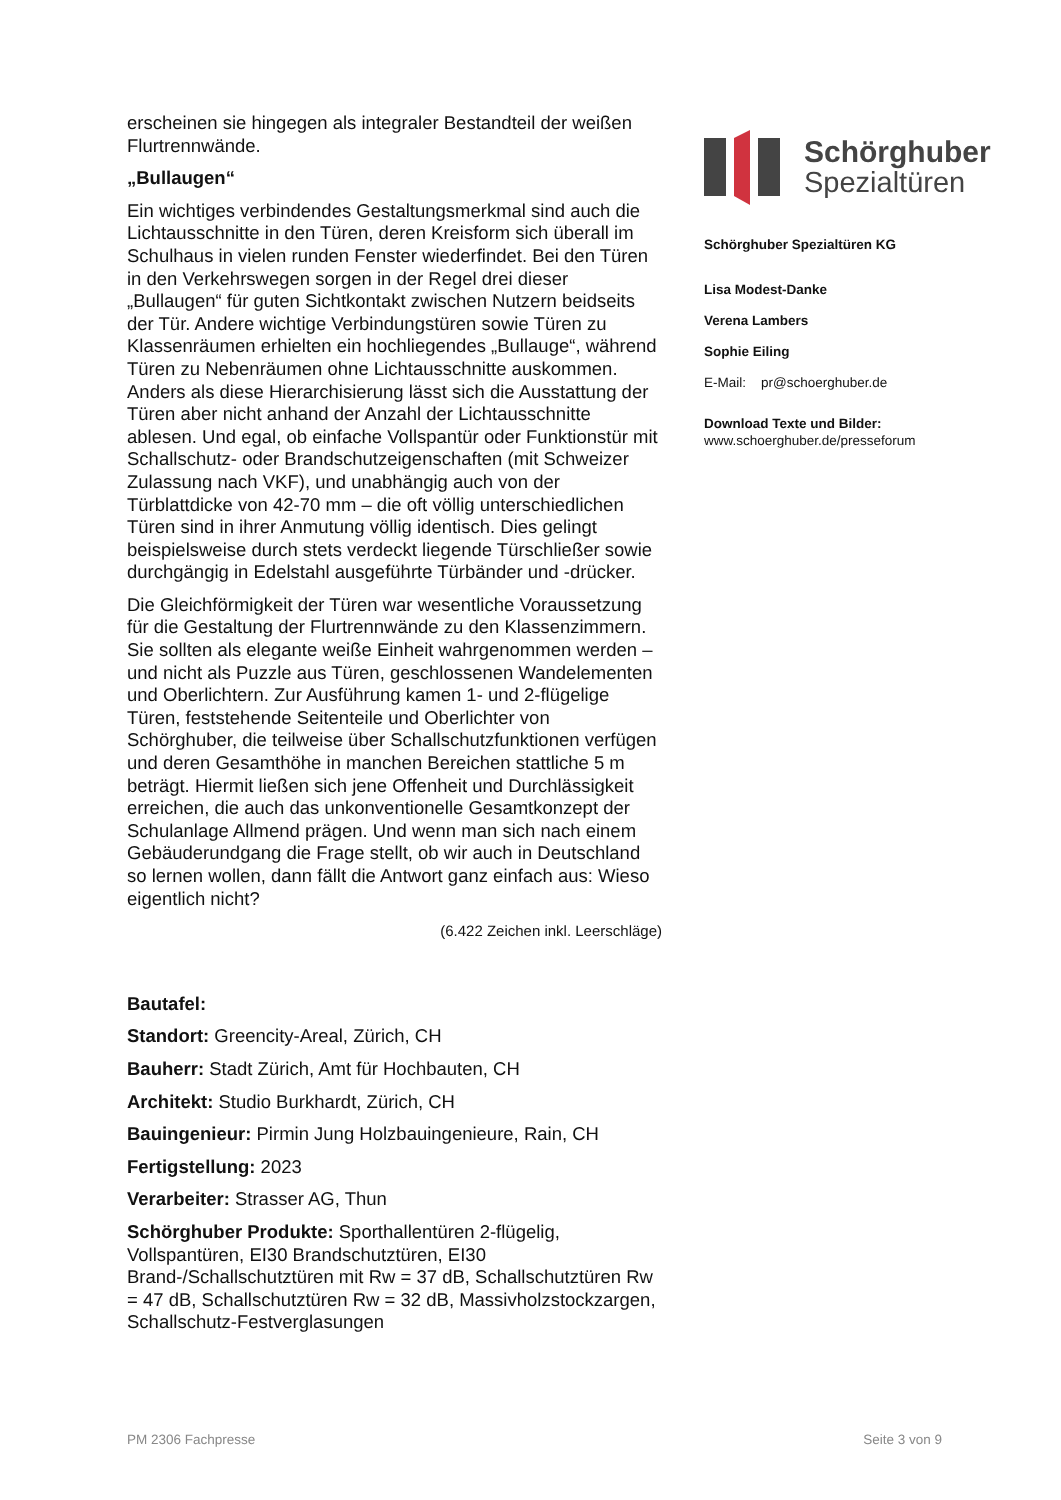erscheinen sie hingegen als integraler Bestandteil der weißen Flurtrennwände.
„Bullaugen“
Ein wichtiges verbindendes Gestaltungsmerkmal sind auch die Lichtausschnitte in den Türen, deren Kreisform sich überall im Schulhaus in vielen runden Fenster wiederfindet. Bei den Türen in den Verkehrswegen sorgen in der Regel drei dieser „Bullaugen“ für guten Sichtkontakt zwischen Nutzern beidseits der Tür. Andere wichtige Verbindungstüren sowie Türen zu Klassenräumen erhielten ein hochliegendes „Bullauge“, während Türen zu Nebenräumen ohne Lichtausschnitte auskommen. Anders als diese Hierarchisierung lässt sich die Ausstattung der Türen aber nicht anhand der Anzahl der Lichtausschnitte ablesen. Und egal, ob einfache Vollspantür oder Funktionstür mit Schallschutz- oder Brandschutzeigenschaften (mit Schweizer Zulassung nach VKF), und unabhängig auch von der Türblattdicke von 42-70 mm – die oft völlig unterschiedlichen Türen sind in ihrer Anmutung völlig identisch. Dies gelingt beispielsweise durch stets verdeckt liegende Türschließer sowie durchgängig in Edelstahl ausgeführte Türbänder und -drücker.
Die Gleichförmigkeit der Türen war wesentliche Voraussetzung für die Gestaltung der Flurtrennwände zu den Klassenzimmern. Sie sollten als elegante weiße Einheit wahrgenommen werden – und nicht als Puzzle aus Türen, geschlossenen Wandelementen und Oberlichtern. Zur Ausführung kamen 1- und 2-flügelige Türen, feststehende Seitenteile und Oberlichter von Schörghuber, die teilweise über Schallschutzfunktionen verfügen und deren Gesamthöhe in manchen Bereichen stattliche 5 m beträgt. Hiermit ließen sich jene Offenheit und Durchlässigkeit erreichen, die auch das unkonventionelle Gesamtkonzept der Schulanlage Allmend prägen. Und wenn man sich nach einem Gebäuderundgang die Frage stellt, ob wir auch in Deutschland so lernen wollen, dann fällt die Antwort ganz einfach aus: Wieso eigentlich nicht?
(6.422 Zeichen inkl. Leerschläge)
Bautafel:
Standort: Greencity-Areal, Zürich, CH
Bauherr: Stadt Zürich, Amt für Hochbauten, CH
Architekt: Studio Burkhardt, Zürich, CH
Bauingenieur: Pirmin Jung Holzbauingenieure, Rain, CH
Fertigstellung: 2023
Verarbeiter: Strasser AG, Thun
Schörghuber Produkte: Sporthallentüren 2-flügelig, Vollspantüren, EI30 Brandschutztüren, EI30 Brand-/Schallschutztüren mit Rw = 37 dB, Schallschutztüren Rw = 47 dB, Schallschutztüren Rw = 32 dB, Massivholzstockzargen, Schallschutz-Festverglasungen
Schörghuber
Spezialtüren
Schörghuber Spezialtüren KG
Lisa Modest-Danke
Verena Lambers
Sophie Eiling
E-Mail: pr@schoerghuber.de
Download Texte und Bilder:
www.schoerghuber.de/presseforum
PM 2306 Fachpresse Seite 3 von 9